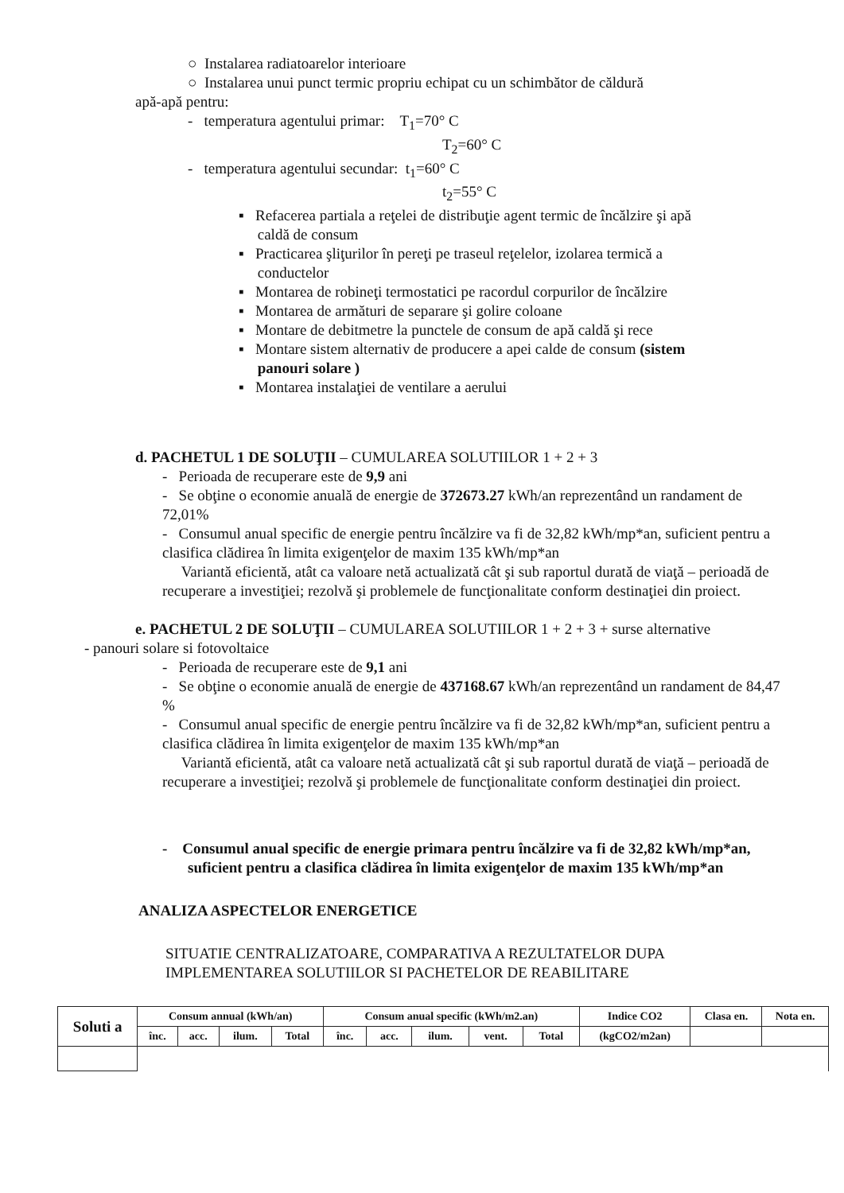○ Instalarea radiatoarelor interioare
○ Instalarea unui punct termic propriu echipat cu un schimbător de căldură
apă-apă pentru:
- temperatura agentului primar: T<sub>1</sub>=70° C
T<sub>2</sub>=60° C
- temperatura agentului secundar: t<sub>1</sub>=60° C
t<sub>2</sub>=55° C
▪ Refacerea partiala a reţelei de distribuţie agent termic de încălzire şi apă
caldă de consum
▪ Practicarea şliţurilor în pereţi pe traseul reţelelor, izolarea termică a
conductelor
▪ Montarea de robineţi termostatici pe racordul corpurilor de încălzire
▪ Montarea de armături de separare şi golire coloane
▪ Montare de debitmetre la punctele de consum de apă caldă şi rece
▪ Montare sistem alternativ de producere a apei calde de consum (sistem
panouri solare )
▪ Montarea instalaţiei de ventilare a aerului
d. PACHETUL 1 DE SOLUŢII – CUMULAREA SOLUTIILOR 1 + 2 + 3
- Perioada de recuperare este de 9,9 ani
- Se obţine o economie anuală de energie de 372673.27 kWh/an reprezentând un randament de 72,01%
- Consumul anual specific de energie pentru încălzire va fi de 32,82 kWh/mp*an, suficient pentru a clasifica clădirea în limita exigenţelor de maxim 135 kWh/mp*an
Variantă eficientă, atât ca valoare netă actualizată cât şi sub raportul durată de viaţă – perioadă de recuperare a investiţiei; rezolvă şi problemele de funcţionalitate conform destinaţiei din proiect.
e. PACHETUL 2 DE SOLUŢII – CUMULAREA SOLUTIILOR 1 + 2 + 3 + surse alternative
- panouri solare si fotovoltaice
- Perioada de recuperare este de 9,1 ani
- Se obţine o economie anuală de energie de 437168.67 kWh/an reprezentând un randament de 84,47 %
- Consumul anual specific de energie pentru încălzire va fi de 32,82 kWh/mp*an, suficient pentru a clasifica clădirea în limita exigenţelor de maxim 135 kWh/mp*an
Variantă eficientă, atât ca valoare netă actualizată cât şi sub raportul durată de viaţă – perioadă de recuperare a investiţiei; rezolvă şi problemele de funcţionalitate conform destinaţiei din proiect.
- Consumul anual specific de energie primara pentru încălzire va fi de 32,82 kWh/mp*an, suficient pentru a clasifica clădirea în limita exigenţelor de maxim 135 kWh/mp*an
ANALIZA ASPECTELOR ENERGETICE
SITUATIE CENTRALIZATOARE, COMPARATIVA A REZULTATELOR DUPA
IMPLEMENTAREA SOLUTIILOR SI PACHETELOR DE REABILITARE
| Soluti a | Consum annual (kWh/an) | | | | Consum anual specific (kWh/m2.an) | | | | | Indice CO2 | Clasa en. | Nota en. |
| --- | --- | --- | --- | --- | --- | --- | --- | --- | --- | --- | --- | --- |
| | înc. | acc. | ilum. | Total | înc. | acc. | ilum. | vent. | Total | (kgCO2/m2an) | | |